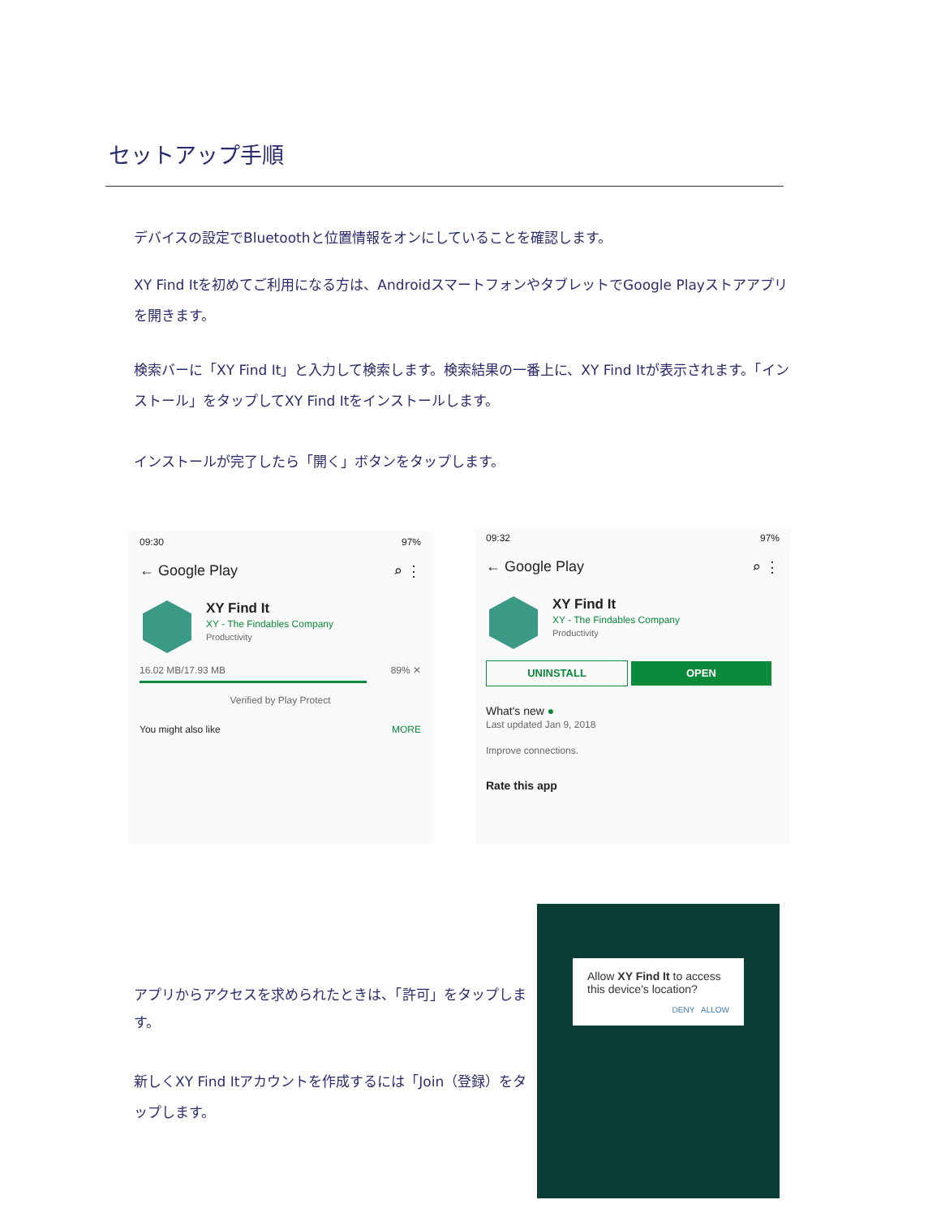セットアップ手順
デバイスの設定でBluetoothと位置情報をオンにしていることを確認します。
XY Find Itを初めてご利用になる方は、AndroidスマートフォンやタブレットでGoogle Playストアアプリを開きます。
検索バーに「XY Find It」と入力して検索します。検索結果の一番上に、XY Find Itが表示されます。「インストール」をタップしてXY Find Itをインストールします。
インストールが完了したら「開く」ボタンをタップします。
09:30 97%
← Google Play ⌕ ⋮
XY Find It
XY - The Findables Company
Productivity
16.02 MB/17.93 MB 89% ✕
Verified by Play Protect
You might also like MORE
09:32 97%
← Google Play ⌕ ⋮
XY Find It
XY - The Findables Company
Productivity
UNINSTALL OPEN
What's new ●
Last updated Jan 9, 2018
Improve connections.
Rate this app
Allow XY Find It to access this device's location?
DENY ALLOW
アプリからアクセスを求められたときは、「許可」をタップします。
新しくXY Find Itアカウントを作成するには「Join（登録）をタップします。